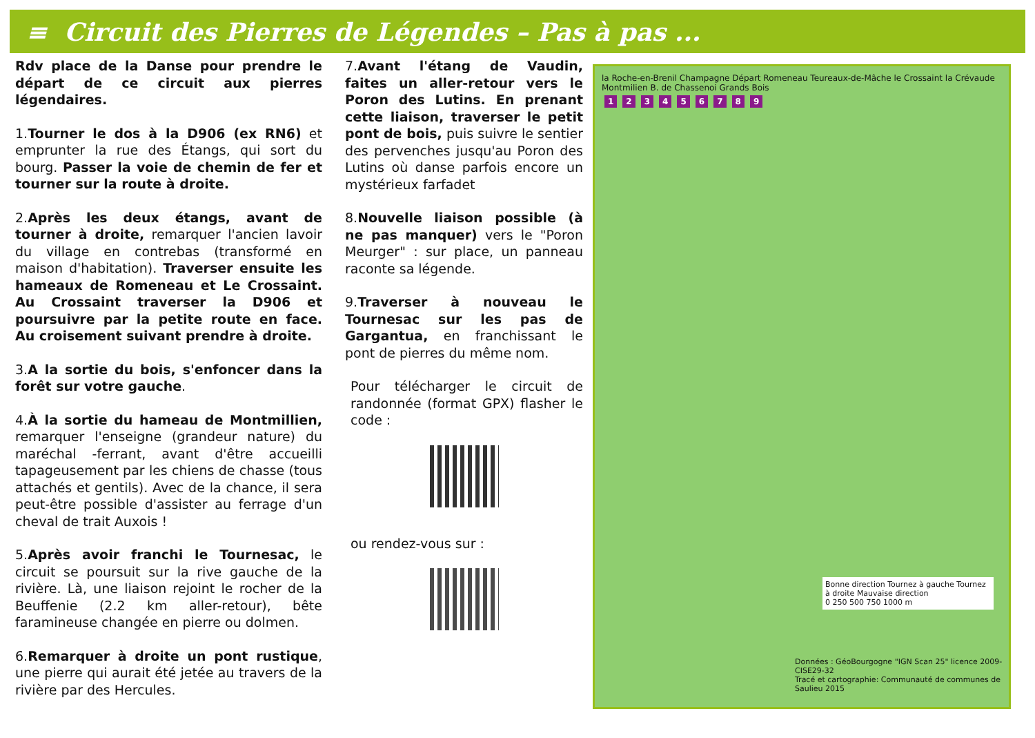≡ Circuit des Pierres de Légendes – Pas à pas ...
Rdv place de la Danse pour prendre le départ de ce circuit aux pierres légendaires.
1.Tourner le dos à la D906 (ex RN6) et emprunter la rue des Étangs, qui sort du bourg. Passer la voie de chemin de fer et tourner sur la route à droite.
2.Après les deux étangs, avant de tourner à droite, remarquer l'ancien lavoir du village en contrebas (transformé en maison d'habitation). Traverser ensuite les hameaux de Romeneau et Le Crossaint. Au Crossaint traverser la D906 et poursuivre par la petite route en face. Au croisement suivant prendre à droite.
3.A la sortie du bois, s'enfoncer dans la forêt sur votre gauche.
4.À la sortie du hameau de Montmillien, remarquer l'enseigne (grandeur nature) du maréchal -ferrant, avant d'être accueilli tapageusement par les chiens de chasse (tous attachés et gentils). Avec de la chance, il sera peut-être possible d'assister au ferrage d'un cheval de trait Auxois !
5.Après avoir franchi le Tournesac, le circuit se poursuit sur la rive gauche de la rivière. Là, une liaison rejoint le rocher de la Beuffenie (2.2 km aller-retour), bête faramineuse changée en pierre ou dolmen.
6.Remarquer à droite un pont rustique, une pierre qui aurait été jetée au travers de la rivière par des Hercules.
7.Avant l'étang de Vaudin, faites un aller-retour vers le Poron des Lutins. En prenant cette liaison, traverser le petit pont de bois, puis suivre le sentier des pervenches jusqu'au Poron des Lutins où danse parfois encore un mystérieux farfadet
8.Nouvelle liaison possible (à ne pas manquer) vers le "Poron Meurger" : sur place, un panneau raconte sa légende.
9.Traverser à nouveau le Tournesac sur les pas de Gargantua, en franchissant le pont de pierres du même nom.
Pour télécharger le circuit de randonnée (format GPX) flasher le code :
ou rendez-vous sur :
la Roche-en-Brenil Champagne Départ Romeneau Teureaux-de-Mâche le Crossaint la Crévaude Montmilien B. de Chassenoi Grands Bois
123456789
Bonne direction Tournez à gauche Tournez à droite Mauvaise direction
0 250 500 750 1000 m
Données : GéoBourgogne "IGN Scan 25" licence 2009-CISE29-32
Tracé et cartographie: Communauté de communes de Saulieu 2015